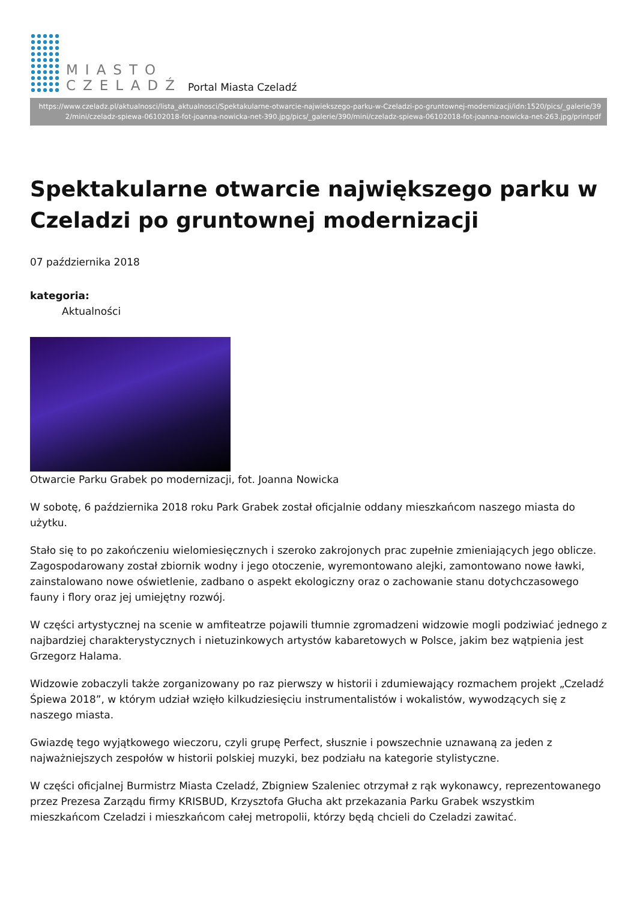MIASTO
CZELADŹ
Portal Miasta Czeladź
https://www.czeladz.pl/aktualnosci/lista_aktualnosci/Spektakularne-otwarcie-najwiekszego-parku-w-Czeladzi-po-gruntownej-modernizacji/idn:1520/pics/_galerie/392/mini/czeladz-spiewa-06102018-fot-joanna-nowicka-net-390.jpg/pics/_galerie/390/mini/czeladz-spiewa-06102018-fot-joanna-nowicka-net-263.jpg/printpdf
Spektakularne otwarcie największego parku w Czeladzi po gruntownej modernizacji
07 października 2018
kategoria:
Aktualności
Otwarcie Parku Grabek po modernizacji, fot. Joanna Nowicka
W sobotę, 6 października 2018 roku Park Grabek został oficjalnie oddany mieszkańcom naszego miasta do użytku.
Stało się to po zakończeniu wielomiesięcznych i szeroko zakrojonych prac zupełnie zmieniających jego oblicze. Zagospodarowany został zbiornik wodny i jego otoczenie, wyremontowano alejki, zamontowano nowe ławki, zainstalowano nowe oświetlenie, zadbano o aspekt ekologiczny oraz o zachowanie stanu dotychczasowego fauny i flory oraz jej umiejętny rozwój.
W części artystycznej na scenie w amfiteatrze pojawili tłumnie zgromadzeni widzowie mogli podziwiać jednego z najbardziej charakterystycznych i nietuzinkowych artystów kabaretowych w Polsce, jakim bez wątpienia jest Grzegorz Halama.
Widzowie zobaczyli także zorganizowany po raz pierwszy w historii i zdumiewający rozmachem projekt „Czeladź Śpiewa 2018”, w którym udział wzięło kilkudziesięciu instrumentalistów i wokalistów, wywodzących się z naszego miasta.
Gwiazdę tego wyjątkowego wieczoru, czyli grupę Perfect, słusznie i powszechnie uznawaną za jeden z najważniejszych zespołów w historii polskiej muzyki, bez podziału na kategorie stylistyczne.
W części oficjalnej Burmistrz Miasta Czeladź, Zbigniew Szaleniec otrzymał z rąk wykonawcy, reprezentowanego przez Prezesa Zarządu firmy KRISBUD, Krzysztofa Głucha akt przekazania Parku Grabek wszystkim mieszkańcom Czeladzi i mieszkańcom całej metropolii, którzy będą chcieli do Czeladzi zawitać.